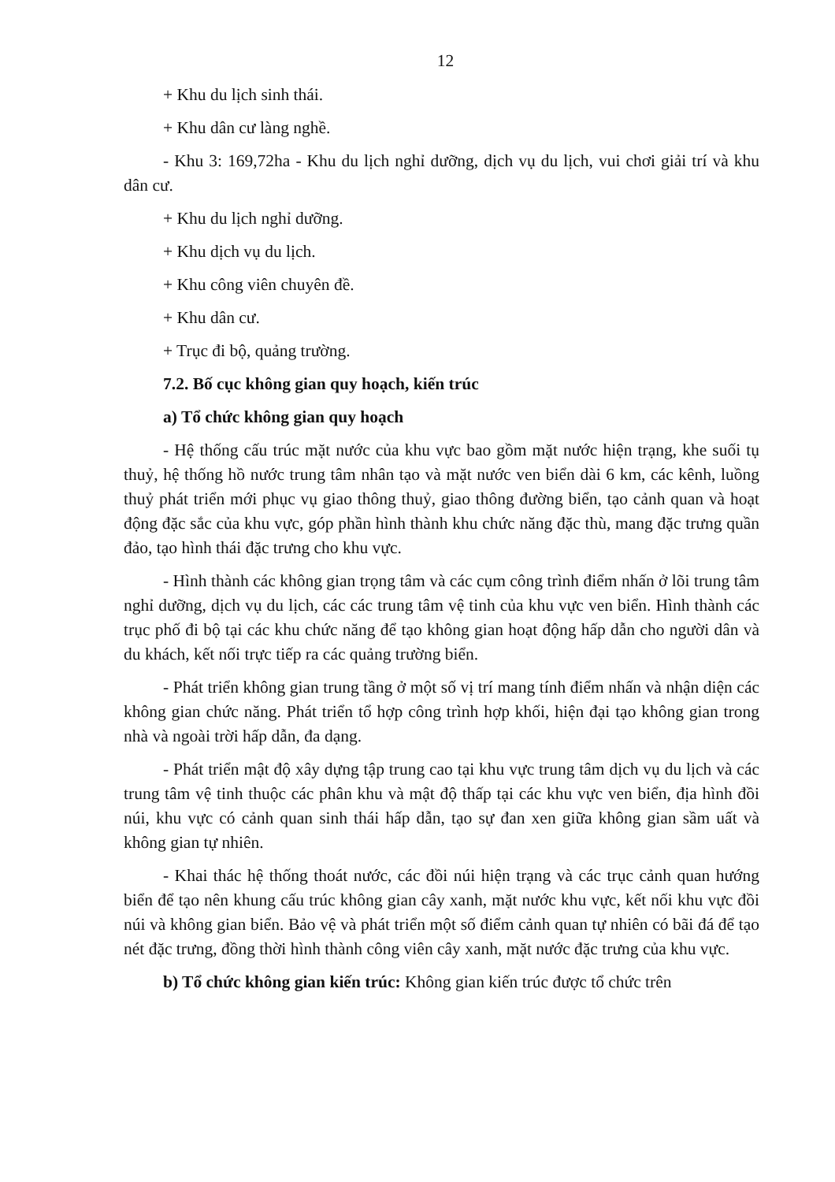12
+ Khu du lịch sinh thái.
+ Khu dân cư làng nghề.
- Khu 3: 169,72ha - Khu du lịch nghỉ dưỡng, dịch vụ du lịch, vui chơi giải trí và khu dân cư.
+ Khu du lịch nghỉ dưỡng.
+ Khu dịch vụ du lịch.
+ Khu công viên chuyên đề.
+ Khu dân cư.
+ Trục đi bộ, quảng trường.
7.2. Bố cục không gian quy hoạch, kiến trúc
a) Tổ chức không gian quy hoạch
- Hệ thống cấu trúc mặt nước của khu vực bao gồm mặt nước hiện trạng, khe suối tụ thuỷ, hệ thống hồ nước trung tâm nhân tạo và mặt nước ven biển dài 6 km, các kênh, luồng thuỷ phát triển mới phục vụ giao thông thuỷ, giao thông đường biển, tạo cảnh quan và hoạt động đặc sắc của khu vực, góp phần hình thành khu chức năng đặc thù, mang đặc trưng quần đảo, tạo hình thái đặc trưng cho khu vực.
- Hình thành các không gian trọng tâm và các cụm công trình điểm nhấn ở lõi trung tâm nghỉ dưỡng, dịch vụ du lịch, các các trung tâm vệ tinh của khu vực ven biển. Hình thành các trục phố đi bộ tại các khu chức năng để tạo không gian hoạt động hấp dẫn cho người dân và du khách, kết nối trực tiếp ra các quảng trường biển.
- Phát triển không gian trung tầng ở một số vị trí mang tính điểm nhấn và nhận diện các không gian chức năng. Phát triển tổ hợp công trình hợp khối, hiện đại tạo không gian trong nhà và ngoài trời hấp dẫn, đa dạng.
- Phát triển mật độ xây dựng tập trung cao tại khu vực trung tâm dịch vụ du lịch và các trung tâm vệ tinh thuộc các phân khu và mật độ thấp tại các khu vực ven biển, địa hình đồi núi, khu vực có cảnh quan sinh thái hấp dẫn, tạo sự đan xen giữa không gian sầm uất và không gian tự nhiên.
- Khai thác hệ thống thoát nước, các đồi núi hiện trạng và các trục cảnh quan hướng biển để tạo nên khung cấu trúc không gian cây xanh, mặt nước khu vực, kết nối khu vực đồi núi và không gian biển. Bảo vệ và phát triển một số điểm cảnh quan tự nhiên có bãi đá để tạo nét đặc trưng, đồng thời hình thành công viên cây xanh, mặt nước đặc trưng của khu vực.
b) Tổ chức không gian kiến trúc: Không gian kiến trúc được tổ chức trên